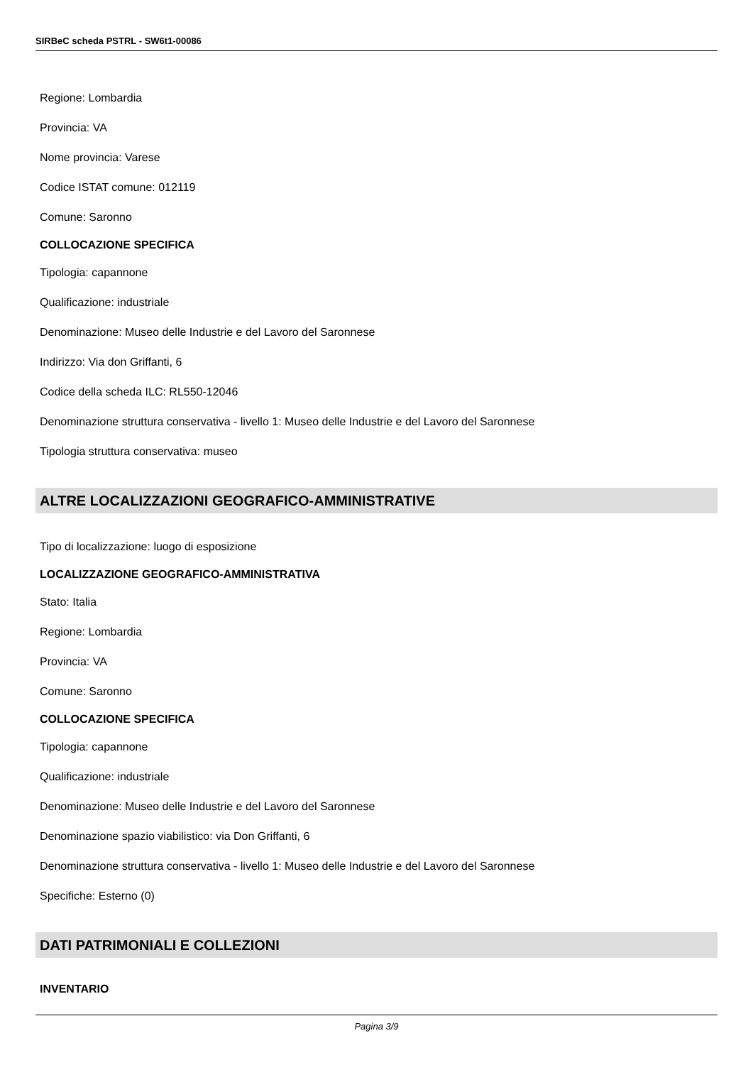SIRBeC scheda PSTRL - SW6t1-00086
Regione: Lombardia
Provincia: VA
Nome provincia: Varese
Codice ISTAT comune: 012119
Comune: Saronno
COLLOCAZIONE SPECIFICA
Tipologia: capannone
Qualificazione: industriale
Denominazione: Museo delle Industrie e del Lavoro del Saronnese
Indirizzo: Via don Griffanti, 6
Codice della scheda ILC: RL550-12046
Denominazione struttura conservativa - livello 1: Museo delle Industrie e del Lavoro del Saronnese
Tipologia struttura conservativa: museo
ALTRE LOCALIZZAZIONI GEOGRAFICO-AMMINISTRATIVE
Tipo di localizzazione: luogo di esposizione
LOCALIZZAZIONE GEOGRAFICO-AMMINISTRATIVA
Stato: Italia
Regione: Lombardia
Provincia: VA
Comune: Saronno
COLLOCAZIONE SPECIFICA
Tipologia: capannone
Qualificazione: industriale
Denominazione: Museo delle Industrie e del Lavoro del Saronnese
Denominazione spazio viabilistico: via Don Griffanti, 6
Denominazione struttura conservativa - livello 1: Museo delle Industrie e del Lavoro del Saronnese
Specifiche: Esterno (0)
DATI PATRIMONIALI E COLLEZIONI
INVENTARIO
Pagina 3/9